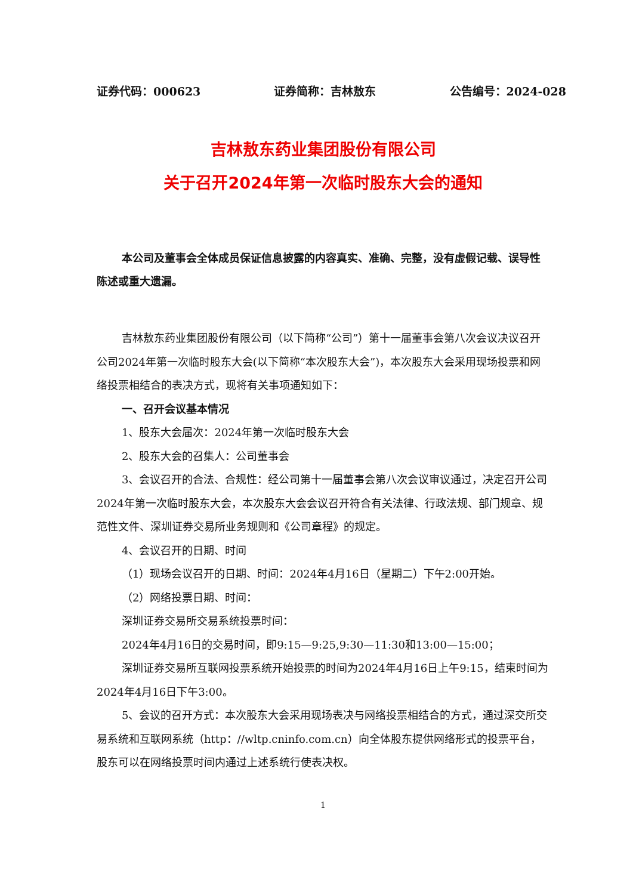证券代码：000623 证券简称：吉林敖东 公告编号：2024-028
吉林敖东药业集团股份有限公司
关于召开2024年第一次临时股东大会的通知
本公司及董事会全体成员保证信息披露的内容真实、准确、完整，没有虚假记载、误导性陈述或重大遗漏。
吉林敖东药业集团股份有限公司（以下简称“公司”）第十一届董事会第八次会议决议召开公司2024年第一次临时股东大会(以下简称“本次股东大会”)，本次股东大会采用现场投票和网络投票相结合的表决方式，现将有关事项通知如下：
一、召开会议基本情况
1、股东大会届次：2024年第一次临时股东大会
2、股东大会的召集人：公司董事会
3、会议召开的合法、合规性：经公司第十一届董事会第八次会议审议通过，决定召开公司2024年第一次临时股东大会，本次股东大会会议召开符合有关法律、行政法规、部门规章、规范性文件、深圳证券交易所业务规则和《公司章程》的规定。
4、会议召开的日期、时间
（1）现场会议召开的日期、时间：2024年4月16日（星期二）下午2:00开始。
（2）网络投票日期、时间：
深圳证券交易所交易系统投票时间：
2024年4月16日的交易时间，即9:15—9:25,9:30—11:30和13:00—15:00；
深圳证券交易所互联网投票系统开始投票的时间为2024年4月16日上午9:15，结束时间为2024年4月16日下午3:00。
5、会议的召开方式：本次股东大会采用现场表决与网络投票相结合的方式，通过深交所交易系统和互联网系统（http：//wltp.cninfo.com.cn）向全体股东提供网络形式的投票平台，股东可以在网络投票时间内通过上述系统行使表决权。
1